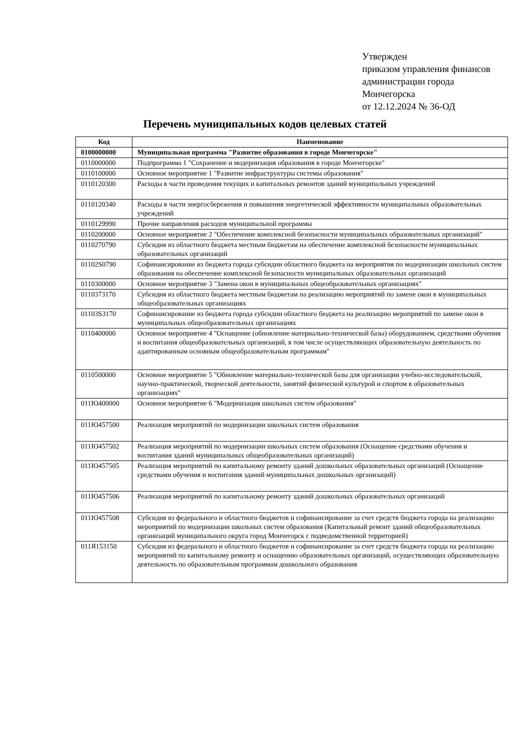Утвержден
приказом управления финансов
администрации города
Мончегорска
от 12.12.2024 № 36-ОД
Перечень муниципальных кодов целевых статей
| Код | Наименование |
| --- | --- |
| 0100000000 | Муниципальная программа "Развитие образования в городе Мончегорске" |
| 0110000000 | Подпрограмма 1 "Сохранение и модернизация образования в городе Мончегорске" |
| 0110100000 | Основное мероприятие 1 "Развитие инфраструктуры системы образования" |
| 0110120300 | Расходы в части проведения текущих и капитальных ремонтов зданий муниципальных учреждений |
| 0110120340 | Расходы в части энергосбережения и повышения энергетической эффективности муниципальных образовательных учреждений |
| 0110129990 | Прочие направления расходов муниципальной программы |
| 0110200000 | Основное мероприятие 2 "Обеспечение комплексной безопасности муниципальных образовательных организаций" |
| 0110270790 | Субсидия из областного бюджета местным бюджетам на обеспечение комплексной безопасности муниципальных образовательных организаций |
| 01102S0790 | Софинансирование из бюджета города субсидии областного бюджета на мероприятия по модернизации школьных систем образования на обеспечение комплексной безопасности муниципальных образовательных организаций |
| 0110300000 | Основное мероприятие 3 "Замена окон в муниципальных общеобразовательных организациях" |
| 0110373170 | Субсидия из областного бюджета местным бюджетам на реализацию мероприятий по замене окон в муниципальных общеобразовательных организациях |
| 01103S3170 | Софинансирование из бюджета города субсидии областного бюджета на реализацию мероприятий по замене окон в муниципальных общеобразовательных организациях |
| 0110400000 | Основное мероприятие 4 "Оснащение (обновление материально-технической базы) оборудованием, средствами обучения и воспитания общеобразовательных организаций, в том числе осуществляющих образовательную деятельность по адаптированным основным общеобразовательным программам" |
| 0110500000 | Основное мероприятие 5 "Обновление материально-технической базы для организации учебно-исследовательской, научно-практической, творческой деятельности, занятий физической культурой и спортом в образовательных организациях" |
| 011Ю400000 | Основное мероприятие 6 "Модернизация школьных систем образования" |
| 011Ю457500 | Реализация мероприятий по модернизации школьных систем образования |
| 011Ю457502 | Реализация мероприятий по модернизации школьных систем образования (Оснащение средствами обучения и воспитания зданий муниципальных общеобразовательных организаций) |
| 011Ю457505 | Реализация мероприятий по капитальному ремонту зданий дошкольных образовательных организаций (Оснащение средствами обучения и воспитания зданий муниципальных дошкольных организаций) |
| 011Ю457506 | Реализация мероприятий по капитальному ремонту зданий дошкольных образовательных организаций |
| 011Ю457508 | Субсидия из федерального и областного бюджетов и софинансирование за счет средств бюджета города на реализацию мероприятий по модернизации школьных систем образования (Капитальный ремонт зданий общеобразовательных организаций муниципального округа город Мончегорск с подведомственной территорией) |
| 011Я153150 | Субсидия из федерального и областного бюджетов и софинансирование за счет средств бюджета города на реализацию мероприятий по капитальному ремонту и оснащению образовательных организаций, осуществляющих образовательную деятельность по образовательным программам дошкольного образования |